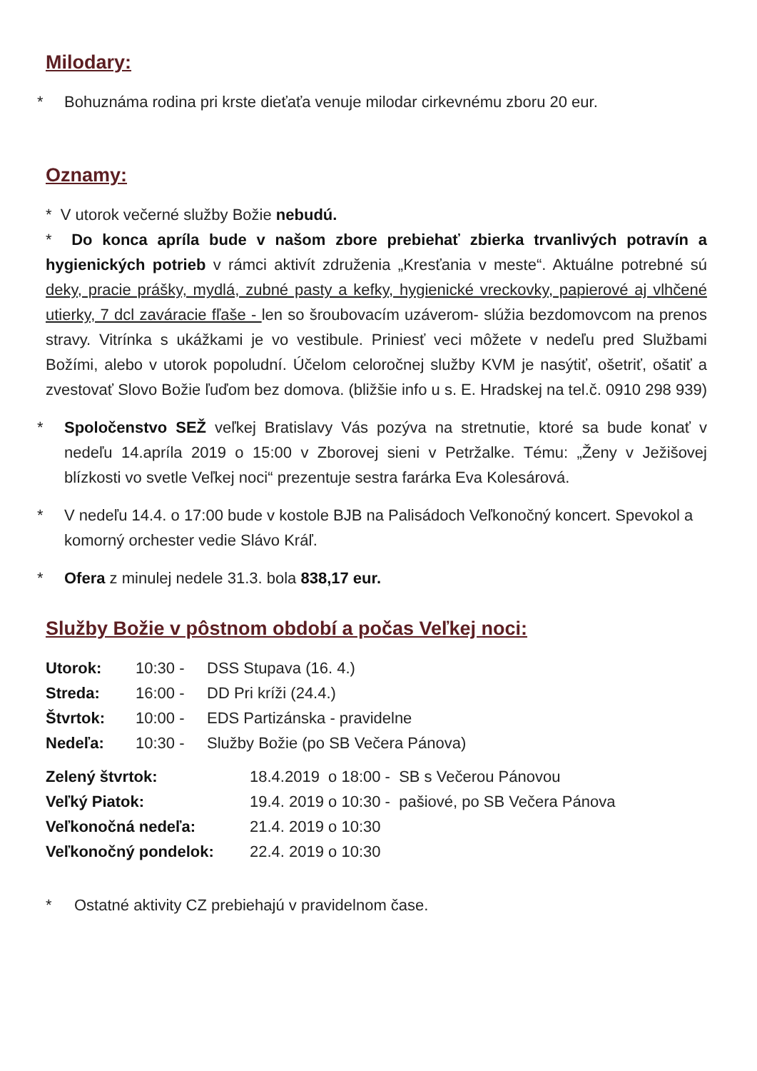Milodary:
* Bohuznáma rodina pri krste dieťaťa venuje milodar cirkevnému zboru 20 eur.
Oznamy:
* V utorok večerné služby Božie nebudú.
* Do konca apríla bude v našom zbore prebiehať zbierka trvanlivých potravín a hygienických potrieb v rámci aktivít združenia „Kresťania v meste“. Aktuálne potrebné sú deky, pracie prášky, mydlá, zubné pasty a kefky, hygienické vreckovky, papierové aj vlhčené utierky, 7 dcl zaváracie fľaše - len so šroubovacím uzáverom- slúžia bezdomovcom na prenos stravy. Vitrínka s ukážkami je vo vestibule. Priniesť veci môžete v nedeľu pred Službami Božími, alebo v utorok popoludní. Účelom celoročnej služby KVM je nasýtiť, ošetriť, ošatiť a zvestovať Slovo Božie ľuďom bez domova. (bližšie info u s. E. Hradskej na tel.č. 0910 298 939)
* Spoločenstvo SEŽ veľkej Bratislavy Vás pozýva na stretnutie, ktoré sa bude konať v nedeľu 14.apríla 2019 o 15:00 v Zborovej sieni v Petržalke. Tému: „Ženy v Ježišovej blízkosti vo svetle Veľkej noci“ prezentuje sestra farárka Eva Kolesárová.
* V nedeľu 14.4. o 17:00 bude v kostole BJB na Palisádoch Veľkonočný koncert. Spevokol a komorný orchester vedie Slávo Kráľ.
* Ofera z minulej nedele 31.3. bola 838,17 eur.
Služby Božie v pôstnom období a počas Veľkej noci:
| Utorok: | 10:30 - | DSS Stupava (16. 4.) |
| Streda: | 16:00 - | DD Pri kríži (24.4.) |
| Štvrtok: | 10:00 - | EDS Partizánska - pravidelne |
| Nedeľa: | 10:30 - | Služby Božie (po SB Večera Pánova) |
| Zelený štvrtok: | 18.4.2019 o 18:00 - SB s Večerou Pánovou |
| Veľký Piatok: | 19.4. 2019 o 10:30 - pašiové, po SB Večera Pánova |
| Veľkonočná nedeľa: | 21.4. 2019 o 10:30 |
| Veľkonočný pondelok: | 22.4. 2019 o 10:30 |
* Ostatné aktivity CZ prebiehajú v pravidelnom čase.